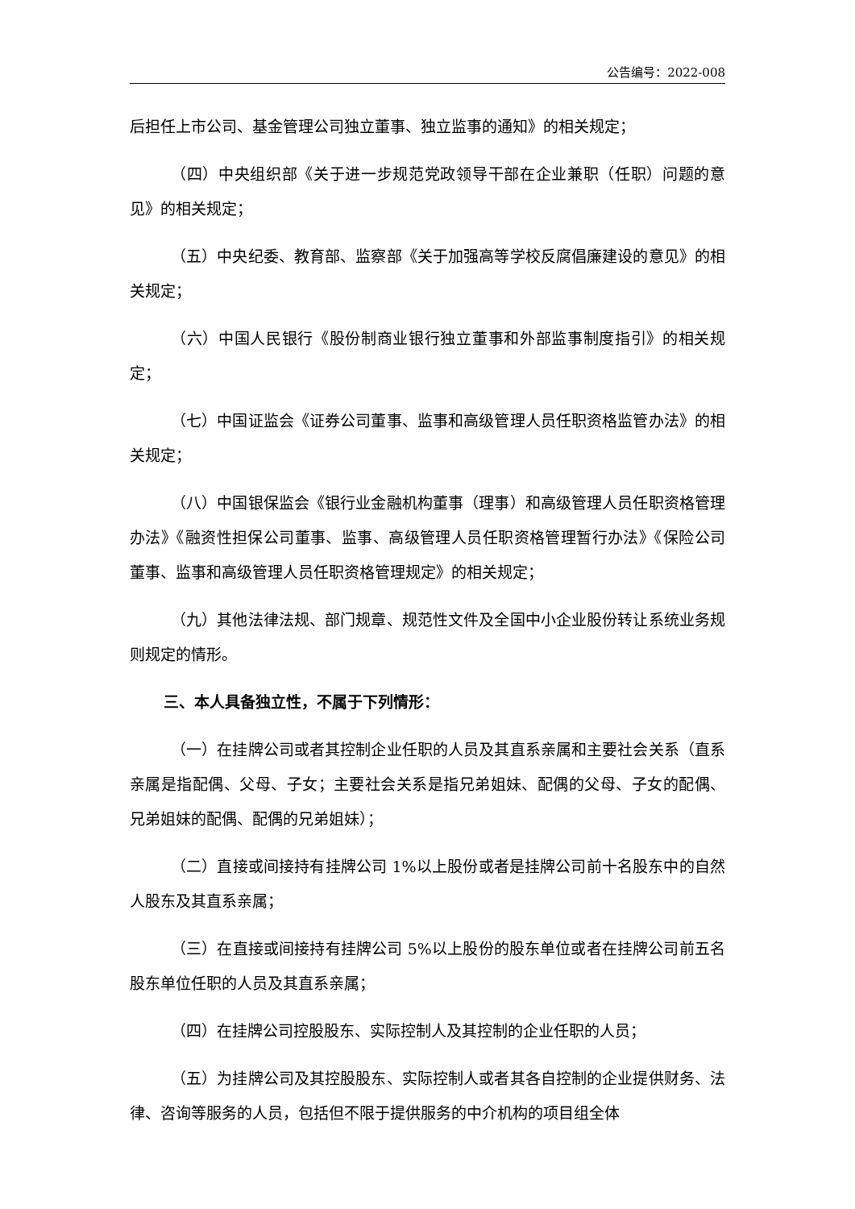公告编号：2022-008
后担任上市公司、基金管理公司独立董事、独立监事的通知》的相关规定；
（四）中央组织部《关于进一步规范党政领导干部在企业兼职（任职）问题的意见》的相关规定；
（五）中央纪委、教育部、监察部《关于加强高等学校反腐倡廉建设的意见》的相关规定；
（六）中国人民银行《股份制商业银行独立董事和外部监事制度指引》的相关规定；
（七）中国证监会《证券公司董事、监事和高级管理人员任职资格监管办法》的相关规定；
（八）中国银保监会《银行业金融机构董事（理事）和高级管理人员任职资格管理办法》《融资性担保公司董事、监事、高级管理人员任职资格管理暂行办法》《保险公司董事、监事和高级管理人员任职资格管理规定》的相关规定；
（九）其他法律法规、部门规章、规范性文件及全国中小企业股份转让系统业务规则规定的情形。
三、本人具备独立性，不属于下列情形：
（一）在挂牌公司或者其控制企业任职的人员及其直系亲属和主要社会关系（直系亲属是指配偶、父母、子女；主要社会关系是指兄弟姐妹、配偶的父母、子女的配偶、兄弟姐妹的配偶、配偶的兄弟姐妹）；
（二）直接或间接持有挂牌公司 1%以上股份或者是挂牌公司前十名股东中的自然人股东及其直系亲属；
（三）在直接或间接持有挂牌公司 5%以上股份的股东单位或者在挂牌公司前五名股东单位任职的人员及其直系亲属；
（四）在挂牌公司控股股东、实际控制人及其控制的企业任职的人员；
（五）为挂牌公司及其控股股东、实际控制人或者其各自控制的企业提供财务、法律、咨询等服务的人员，包括但不限于提供服务的中介机构的项目组全体